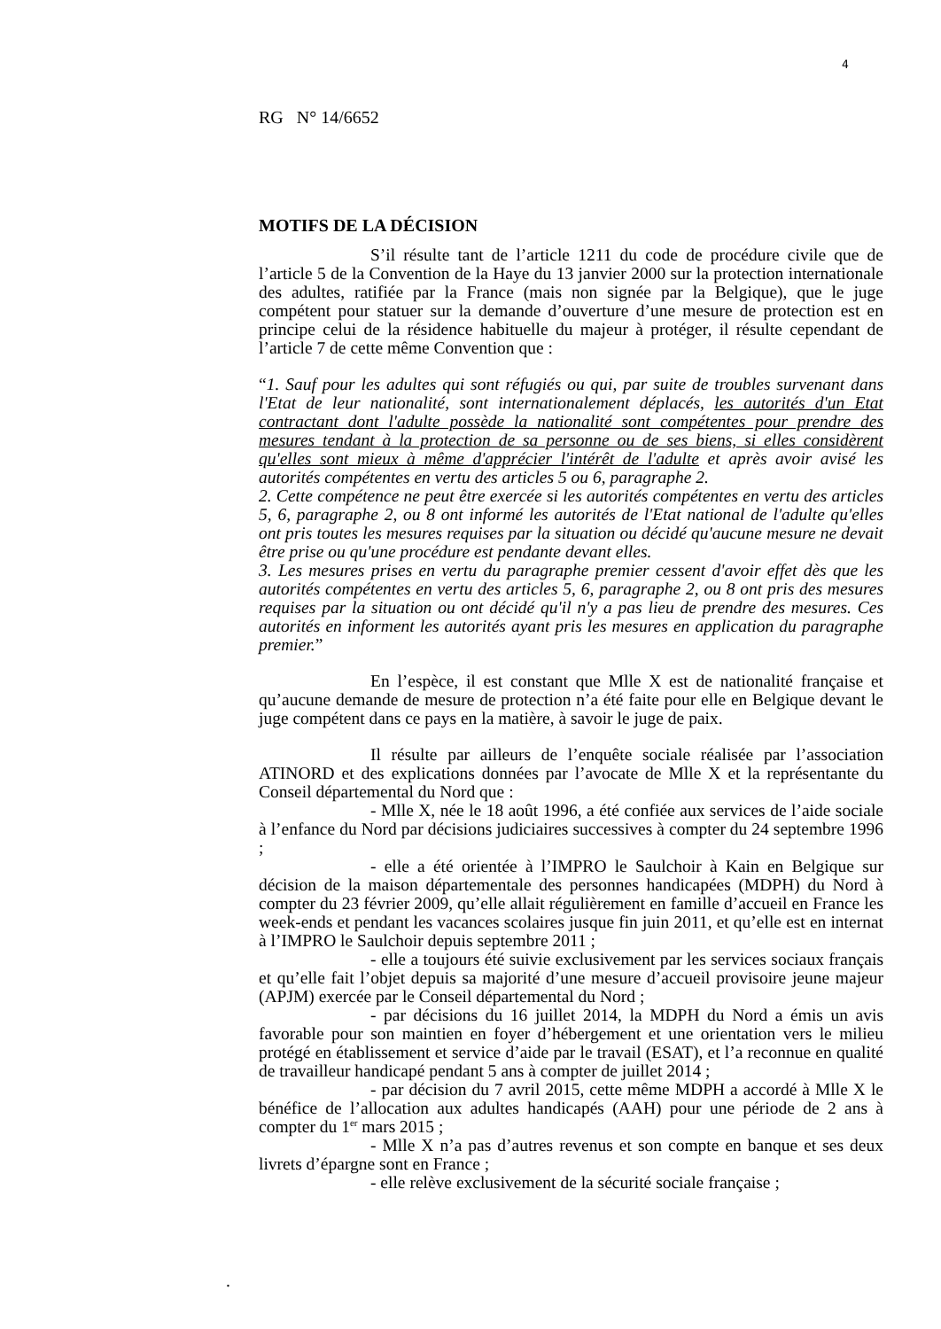4
RG N° 14/6652
MOTIFS DE LA DÉCISION
S’il résulte tant de l’article 1211 du code de procédure civile que de l’article 5 de la Convention de la Haye du 13 janvier 2000 sur la protection internationale des adultes, ratifiée par la France (mais non signée par la Belgique), que le juge compétent pour statuer sur la demande d’ouverture d’une mesure de protection est en principe celui de la résidence habituelle du majeur à protéger, il résulte cependant de l’article 7 de cette même Convention que :
“1. Sauf pour les adultes qui sont réfugiés ou qui, par suite de troubles survenant dans l'Etat de leur nationalité, sont internationalement déplacés, les autorités d'un Etat contractant dont l'adulte possède la nationalité sont compétentes pour prendre des mesures tendant à la protection de sa personne ou de ses biens, si elles considèrent qu'elles sont mieux à même d'apprécier l'intérêt de l'adulte et après avoir avisé les autorités compétentes en vertu des articles 5 ou 6, paragraphe 2.
2. Cette compétence ne peut être exercée si les autorités compétentes en vertu des articles 5, 6, paragraphe 2, ou 8 ont informé les autorités de l'Etat national de l'adulte qu'elles ont pris toutes les mesures requises par la situation ou décidé qu'aucune mesure ne devait être prise ou qu'une procédure est pendante devant elles.
3. Les mesures prises en vertu du paragraphe premier cessent d'avoir effet dès que les autorités compétentes en vertu des articles 5, 6, paragraphe 2, ou 8 ont pris des mesures requises par la situation ou ont décidé qu'il n'y a pas lieu de prendre des mesures. Ces autorités en informent les autorités ayant pris les mesures en application du paragraphe premier.”
En l’espèce, il est constant que Mlle X est de nationalité française et qu’aucune demande de mesure de protection n’a été faite pour elle en Belgique devant le juge compétent dans ce pays en la matière, à savoir le juge de paix.
Il résulte par ailleurs de l’enquête sociale réalisée par l’association ATINORD et des explications données par l’avocate de Mlle X et la représentante du Conseil départemental du Nord que :
- Mlle X, née le 18 août 1996, a été confiée aux services de l’aide sociale à l’enfance du Nord par décisions judiciaires successives à compter du 24 septembre 1996 ;
- elle a été orientée à l’IMPRO le Saulchoir à Kain en Belgique sur décision de la maison départementale des personnes handicapées (MDPH) du Nord à compter du 23 février 2009, qu’elle allait régulièrement en famille d’accueil en France les week-ends et pendant les vacances scolaires jusque fin juin 2011, et qu’elle est en internat à l’IMPRO le Saulchoir depuis septembre 2011 ;
- elle a toujours été suivie exclusivement par les services sociaux français et qu’elle fait l’objet depuis sa majorité d’une mesure d’accueil provisoire jeune majeur (APJM) exercée par le Conseil départemental du Nord ;
- par décisions du 16 juillet 2014, la MDPH du Nord a émis un avis favorable pour son maintien en foyer d’hébergement et une orientation vers le milieu protégé en établissement et service d’aide par le travail (ESAT), et l’a reconnue en qualité de travailleur handicapé pendant 5 ans à compter de juillet 2014 ;
- par décision du 7 avril 2015, cette même MDPH a accordé à Mlle X le bénéfice de l’allocation aux adultes handicapés (AAH) pour une période de 2 ans à compter du 1<sup>er</sup> mars 2015 ;
- Mlle X n’a pas d’autres revenus et son compte en banque et ses deux livrets d’épargne sont en France ;
- elle relève exclusivement de la sécurité sociale française ;
.